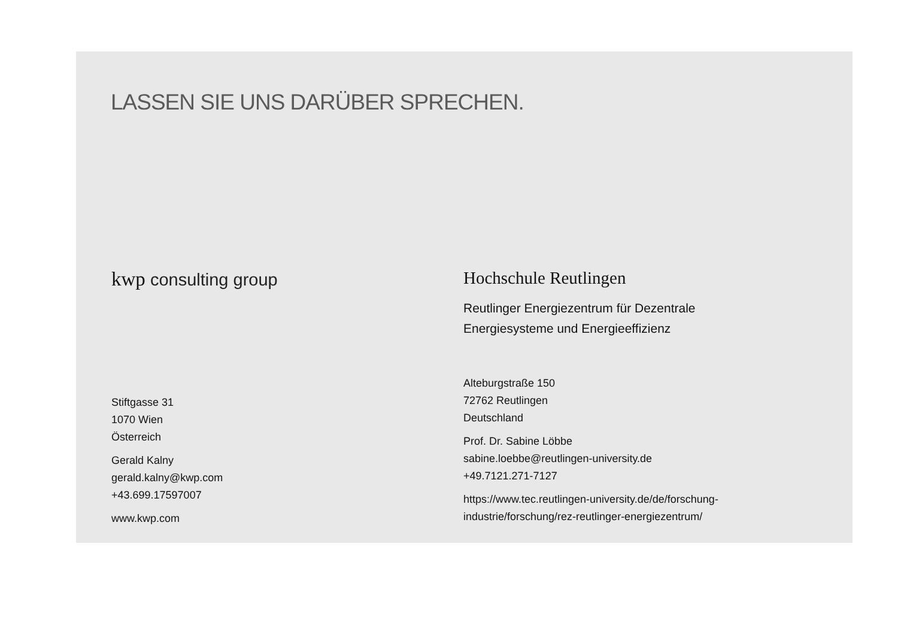LASSEN SIE UNS DARÜBER SPRECHEN.
kwp consulting group
Stiftgasse 31
1070 Wien
Österreich
Gerald Kalny
gerald.kalny@kwp.com
+43.699.17597007
www.kwp.com
Hochschule Reutlingen
Reutlinger Energiezentrum für Dezentrale
Energiesysteme und Energieeffizienz
Alteburgstraße 150
72762 Reutlingen
Deutschland
Prof. Dr. Sabine Löbbe
sabine.loebbe@reutlingen-university.de
+49.7121.271-7127
https://www.tec.reutlingen-university.de/de/forschung-
industrie/forschung/rez-reutlinger-energiezentrum/